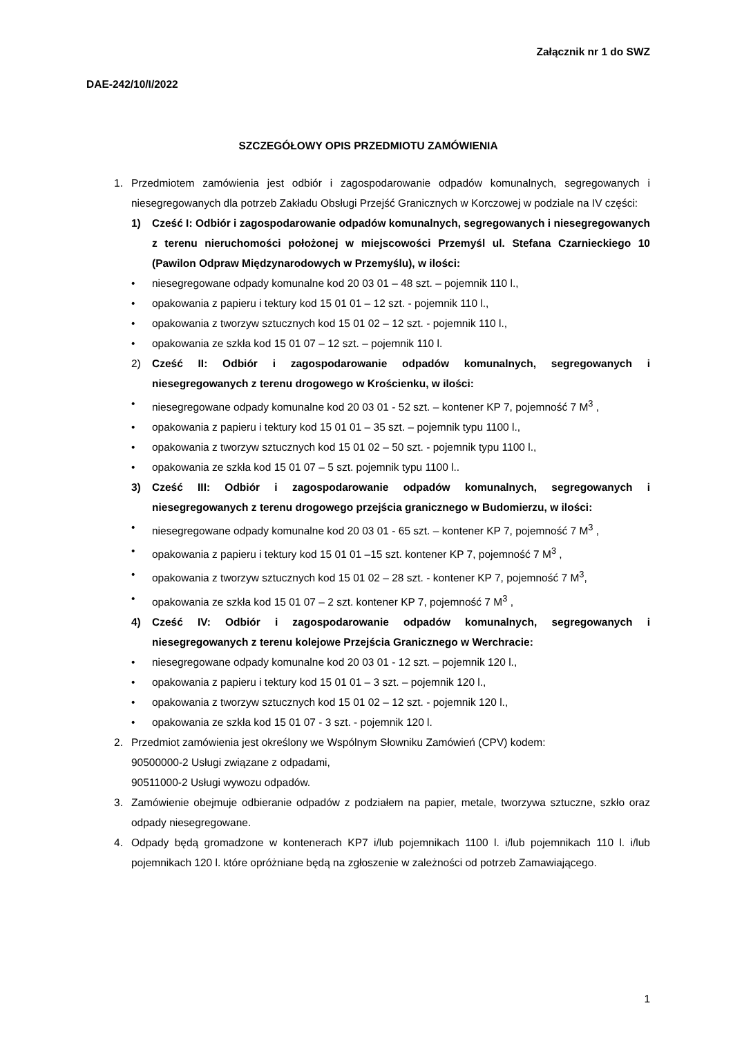Załącznik nr 1 do SWZ
DAE-242/10/I/2022
SZCZEGÓŁOWY OPIS PRZEDMIOTU ZAMÓWIENIA
1. Przedmiotem zamówienia jest odbiór i zagospodarowanie odpadów komunalnych, segregowanych i niesegregowanych dla potrzeb Zakładu Obsługi Przejść Granicznych w Korczowej w podziale na IV części:
1) Cześć I: Odbiór i zagospodarowanie odpadów komunalnych, segregowanych i niesegregowanych z terenu nieruchomości położonej w miejscowości Przemyśl ul. Stefana Czarnieckiego 10 (Pawilon Odpraw Międzynarodowych w Przemyślu), w ilości:
• niesegregowane odpady komunalne kod 20 03 01 – 48 szt. – pojemnik 110 l.,
• opakowania z papieru i tektury kod 15 01 01 – 12 szt. - pojemnik 110 l.,
• opakowania z tworzyw sztucznych kod 15 01 02 – 12 szt. - pojemnik 110 l.,
• opakowania ze szkła kod 15 01 07 – 12 szt. – pojemnik 110 l.
2) Cześć II: Odbiór i zagospodarowanie odpadów komunalnych, segregowanych i niesegregowanych z terenu drogowego w Krościenku, w ilości:
• niesegregowane odpady komunalne kod 20 03 01 - 52 szt. – kontener KP 7, pojemność 7 M<sup>3</sup> ,
• opakowania z papieru i tektury kod 15 01 01 – 35 szt. – pojemnik typu 1100 l.,
• opakowania z tworzyw sztucznych kod 15 01 02 – 50 szt. - pojemnik typu 1100 l.,
• opakowania ze szkła kod 15 01 07 – 5 szt. pojemnik typu 1100 l..
3) Cześć III: Odbiór i zagospodarowanie odpadów komunalnych, segregowanych i niesegregowanych z terenu drogowego przejścia granicznego w Budomierzu, w ilości:
• niesegregowane odpady komunalne kod 20 03 01 - 65 szt. – kontener KP 7, pojemność 7 M<sup>3</sup> ,
• opakowania z papieru i tektury kod 15 01 01 –15 szt. kontener KP 7, pojemność 7 M<sup>3</sup> ,
• opakowania z tworzyw sztucznych kod 15 01 02 – 28 szt. - kontener KP 7, pojemność 7 M<sup>3</sup>,
• opakowania ze szkła kod 15 01 07 – 2 szt. kontener KP 7, pojemność 7 M<sup>3</sup> ,
4) Cześć IV: Odbiór i zagospodarowanie odpadów komunalnych, segregowanych i niesegregowanych z terenu kolejowe Przejścia Granicznego w Werchracie:
• niesegregowane odpady komunalne kod 20 03 01 - 12 szt. – pojemnik 120 l.,
• opakowania z papieru i tektury kod 15 01 01 – 3 szt. – pojemnik 120 l.,
• opakowania z tworzyw sztucznych kod 15 01 02 – 12 szt. - pojemnik 120 l.,
• opakowania ze szkła kod 15 01 07 - 3 szt. - pojemnik 120 l.
2. Przedmiot zamówienia jest określony we Wspólnym Słowniku Zamówień (CPV) kodem:
90500000-2 Usługi związane z odpadami,
90511000-2 Usługi wywozu odpadów.
3. Zamówienie obejmuje odbieranie odpadów z podziałem na papier, metale, tworzywa sztuczne, szkło oraz odpady niesegregowane.
4. Odpady będą gromadzone w kontenerach KP7 i/lub pojemnikach 1100 l. i/lub pojemnikach 110 l. i/lub pojemnikach 120 l. które opróżniane będą na zgłoszenie w zależności od potrzeb Zamawiającego.
1